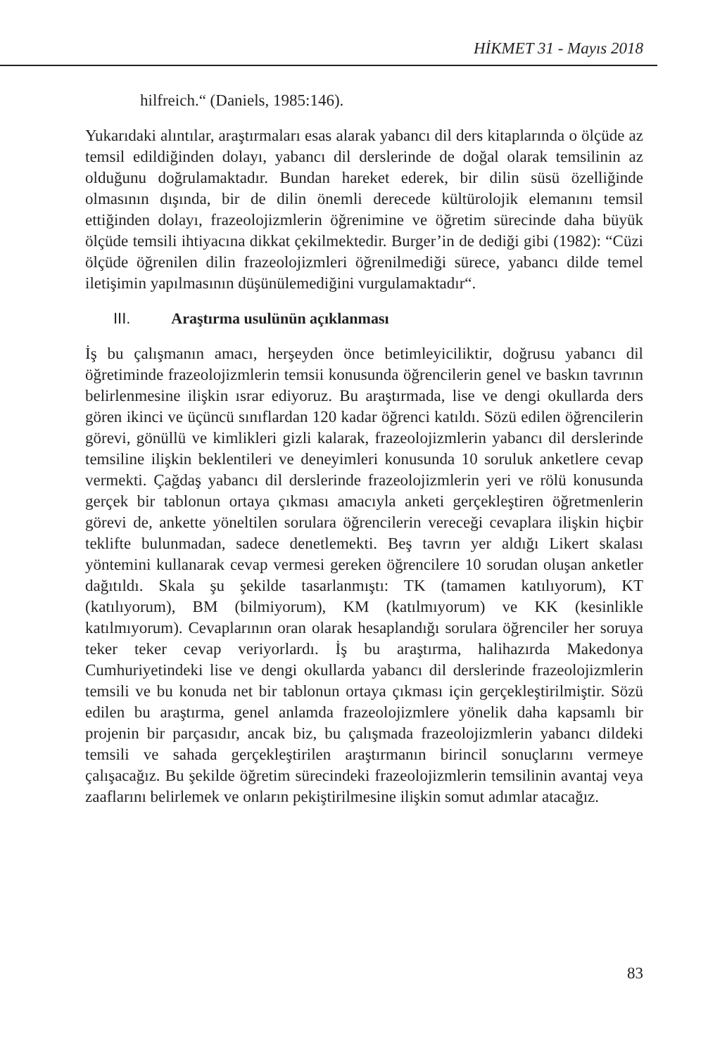HİKMET 31 - Mayıs 2018
hilfreich.“ (Daniels, 1985:146).
Yukarıdaki alıntılar, araştırmaları esas alarak yabancı dil ders kitaplarında o ölçüde az temsil edildiğinden dolayı, yabancı dil derslerinde de doğal olarak temsilinin az olduğunu doğrulamaktadır. Bundan hareket ederek, bir dilin süsü özelliğinde olmasının dışında, bir de dilin önemli derecede kültürolojik elemanını temsil ettiğinden dolayı, frazeolojizmlerin öğrenimine ve öğretim sürecinde daha büyük ölçüde temsili ihtiyacına dikkat çekilmektedir. Burger’in de dediği gibi (1982): “Cüzi ölçüde öğrenilen dilin frazeolojizmleri öğrenilmediği sürece, yabancı dilde temel iletişimin yapılmasının düşünülemediğini vurgulamaktadır“.
III. Araştırma usulünün açıklanması
İş bu çalışmanın amacı, herşeyden önce betimleyiciliktir, doğrusu yabancı dil öğretiminde frazeolojizmlerin temsii konusunda öğrencilerin genel ve baskın tavrının belirlenmesine ilişkin ısrar ediyoruz. Bu araştırmada, lise ve dengi okullarda ders gören ikinci ve üçüncü sınıflardan 120 kadar öğrenci katıldı. Sözü edilen öğrencilerin görevi, gönüllü ve kimlikleri gizli kalarak, frazeolojizmlerin yabancı dil derslerinde temsiline ilişkin beklentileri ve deneyimleri konusunda 10 soruluk anketlere cevap vermekti. Çağdaş yabancı dil derslerinde frazeolojizmlerin yeri ve rölü konusunda gerçek bir tablonun ortaya çıkması amacıyla anketi gerçekleştiren öğretmenlerin görevi de, ankette yöneltilen sorulara öğrencilerin vereceği cevaplara ilişkin hiçbir teklifte bulunmadan, sadece denetlemekti. Beş tavrın yer aldığı Likert skalası yöntemini kullanarak cevap vermesi gereken öğrencilere 10 sorudan oluşan anketler dağıtıldı. Skala şu şekilde tasarlanmıştı: TK (tamamen katılıyorum), KT (katılıyorum), BM (bilmiyorum), KM (katılmıyorum) ve KK (kesinlikle katılmıyorum). Cevaplarının oran olarak hesaplandığı sorulara öğrenciler her soruya teker teker cevap veriyorlardı. İş bu araştırma, halihazırda Makedonya Cumhuriyetindeki lise ve dengi okullarda yabancı dil derslerinde frazeolojizmlerin temsili ve bu konuda net bir tablonun ortaya çıkması için gerçekleştirilmiştir. Sözü edilen bu araştırma, genel anlamda frazeolojizmlere yönelik daha kapsamlı bir projenin bir parçasıdır, ancak biz, bu çalışmada frazeolojizmlerin yabancı dildeki temsili ve sahada gerçekleştirilen araştırmanın birincil sonuçlarını vermeye çalışacağız. Bu şekilde öğretim sürecindeki frazeolojizmlerin temsilinin avantaj veya zaaflarını belirlemek ve onların pekiştirilmesine ilişkin somut adımlar atacağız.
83